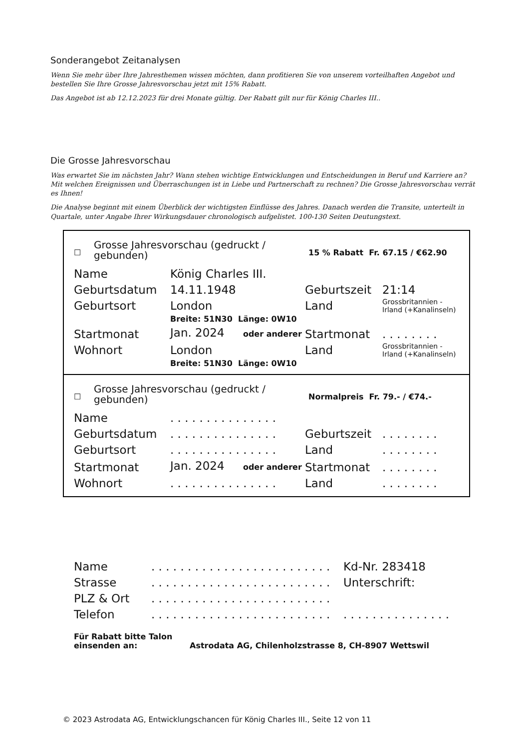Sonderangebot Zeitanalysen
Wenn Sie mehr über Ihre Jahresthemen wissen möchten, dann profitieren Sie von unserem vorteilhaften Angebot und bestellen Sie Ihre Grosse Jahresvorschau jetzt mit 15% Rabatt.
Das Angebot ist ab 12.12.2023 für drei Monate gültig. Der Rabatt gilt nur für König Charles III..
Die Grosse Jahresvorschau
Was erwartet Sie im nächsten Jahr? Wann stehen wichtige Entwicklungen und Entscheidungen in Beruf und Karriere an? Mit welchen Ereignissen und Überraschungen ist in Liebe und Partnerschaft zu rechnen? Die Grosse Jahresvorschau verrät es Ihnen!
Die Analyse beginnt mit einem Überblick der wichtigsten Einflüsse des Jahres. Danach werden die Transite, unterteilt in Quartale, unter Angabe Ihrer Wirkungsdauer chronologisch aufgelistet. 100-130 Seiten Deutungstext.
| ☐ | Grosse Jahresvorschau (gedruckt / gebunden) | 15 % Rabatt Fr. 67.15 / €62.90 |
| Name | König Charles III. | | |
| Geburtsdatum | 14.11.1948 | Geburtszeit | 21:14 |
| Geburtsort | London | Land | Grossbritannien - Irland (+Kanalinseln) |
| | Breite: 51N30 Länge: 0W10 | | |
| Startmonat | Jan. 2024 oder anderer | Startmonat | . . . . . . . . |
| Wohnort | London | Land | Grossbritannien - Irland (+Kanalinseln) |
| | Breite: 51N30 Länge: 0W10 | | |
| ☐ | Grosse Jahresvorschau (gedruckt / gebunden) | Normalpreis Fr. 79.- / €74.- |
| Name | . . . . . . . . . . . . . . . | | |
| Geburtsdatum | . . . . . . . . . . . . . . . | Geburtszeit | . . . . . . . . |
| Geburtsort | . . . . . . . . . . . . . . . | Land | . . . . . . . . |
| Startmonat | Jan. 2024 oder anderer | Startmonat | . . . . . . . . |
| Wohnort | . . . . . . . . . . . . . . . | Land | . . . . . . . . |
| Name | . . . . . . . . . . . . . . . . . . . . . . . . . | Kd-Nr. 283418 |
| Strasse | . . . . . . . . . . . . . . . . . . . . . . . . . | Unterschrift: |
| PLZ & Ort | . . . . . . . . . . . . . . . . . . . . . . . . . | |
| Telefon | . . . . . . . . . . . . . . . . . . . . . . . . . | . . . . . . . . . . . . . . . |
| Für Rabatt bitte Talon einsenden an: | Astrodata AG, Chilenholzstrasse 8, CH-8907 Wettswil |
© 2023 Astrodata AG, Entwicklungschancen für König Charles III., Seite 12 von 11